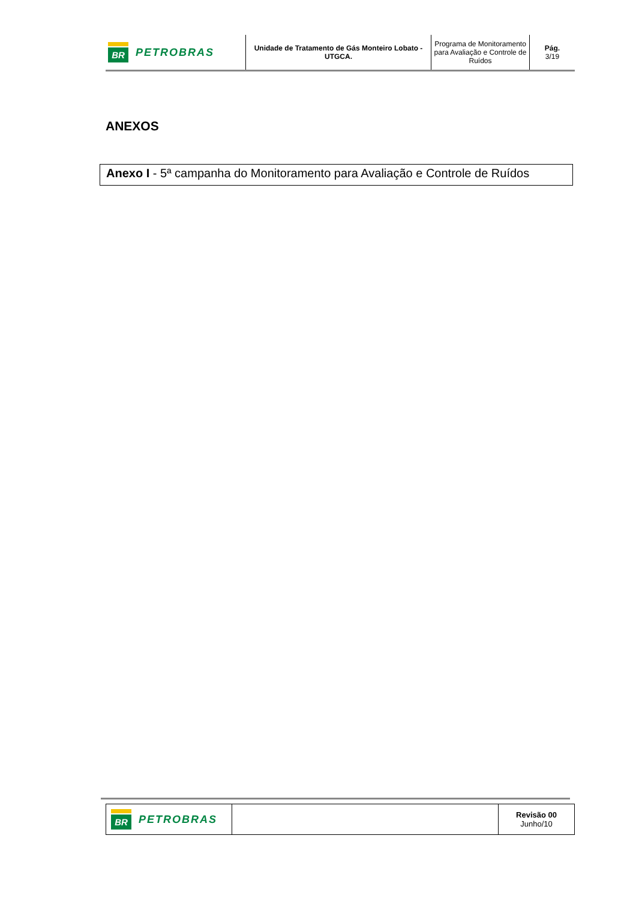| BR PETROBRAS | Unidade de Tratamento de Gás Monteiro Lobato - UTGCA. | Programa de Monitoramento para Avaliação e Controle de Ruídos | Pág. 3/19 |
ANEXOS
Anexo I - 5ª campanha do Monitoramento para Avaliação e Controle de Ruídos
| BR PETROBRAS | | Revisão 00 Junho/10 |